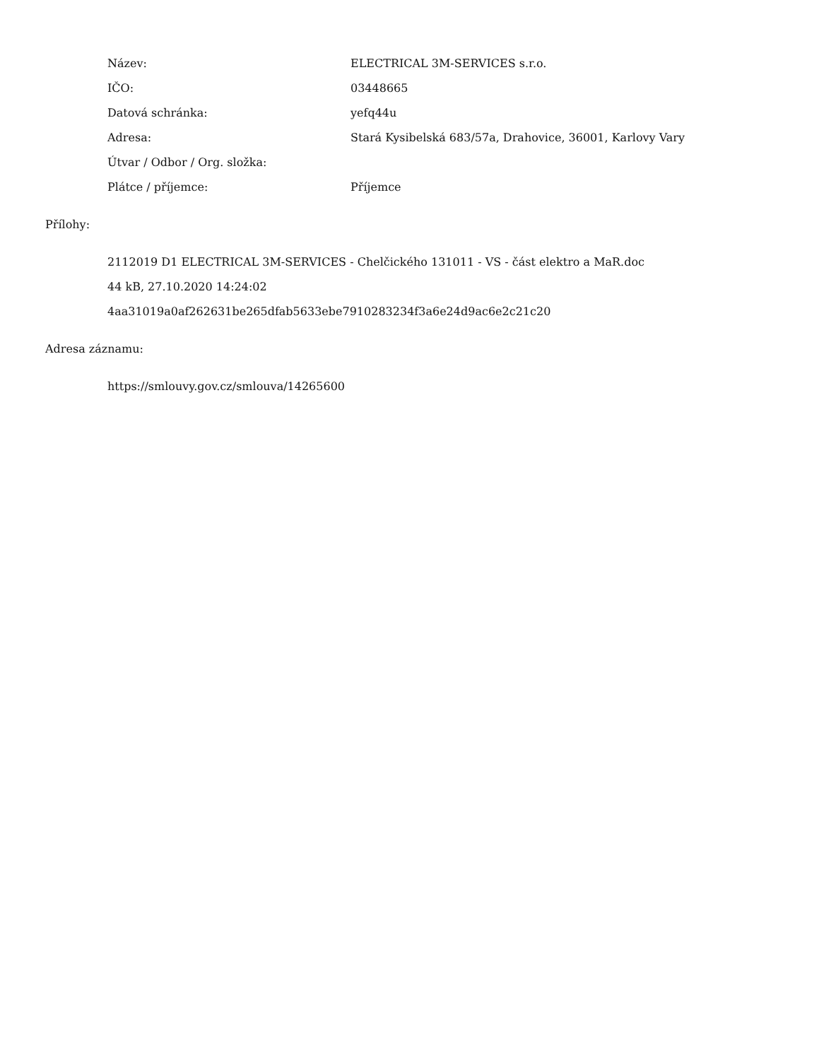| Název: | ELECTRICAL 3M-SERVICES s.r.o. |
| IČO: | 03448665 |
| Datová schránka: | yefq44u |
| Adresa: | Stará Kysibelská 683/57a, Drahovice, 36001, Karlovy Vary |
| Útvar / Odbor / Org. složka: | |
| Plátce / příjemce: | Příjemce |
Přílohy:
2112019 D1 ELECTRICAL 3M-SERVICES - Chelčického 131011 - VS - část elektro a MaR.doc
44 kB, 27.10.2020 14:24:02
4aa31019a0af262631be265dfab5633ebe7910283234f3a6e24d9ac6e2c21c20
Adresa záznamu:
https://smlouvy.gov.cz/smlouva/14265600